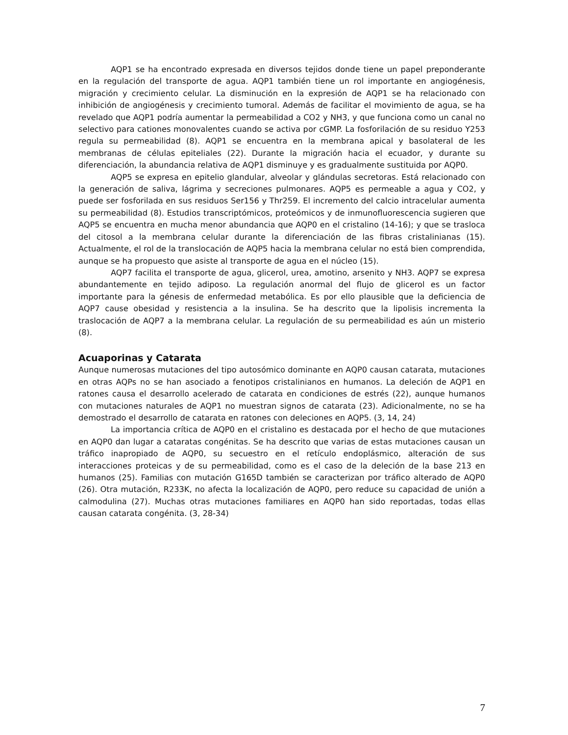AQP1 se ha encontrado expresada en diversos tejidos donde tiene un papel preponderante en la regulación del transporte de agua. AQP1 también tiene un rol importante en angiogénesis, migración y crecimiento celular. La disminución en la expresión de AQP1 se ha relacionado con inhibición de angiogénesis y crecimiento tumoral. Además de facilitar el movimiento de agua, se ha revelado que AQP1 podría aumentar la permeabilidad a CO2 y NH3, y que funciona como un canal no selectivo para cationes monovalentes cuando se activa por cGMP. La fosforilación de su residuo Y253 regula su permeabilidad (8). AQP1 se encuentra en la membrana apical y basolateral de les membranas de células epiteliales (22). Durante la migración hacia el ecuador, y durante su diferenciación, la abundancia relativa de AQP1 disminuye y es gradualmente sustituida por AQP0.
AQP5 se expresa en epitelio glandular, alveolar y glándulas secretoras. Está relacionado con la generación de saliva, lágrima y secreciones pulmonares. AQP5 es permeable a agua y CO2, y puede ser fosforilada en sus residuos Ser156 y Thr259. El incremento del calcio intracelular aumenta su permeabilidad (8). Estudios transcriptómicos, proteómicos y de inmunofluorescencia sugieren que AQP5 se encuentra en mucha menor abundancia que AQP0 en el cristalino (14-16); y que se trasloca del citosol a la membrana celular durante la diferenciación de las fibras cristalinianas (15). Actualmente, el rol de la translocación de AQP5 hacia la membrana celular no está bien comprendida, aunque se ha propuesto que asiste al transporte de agua en el núcleo (15).
AQP7 facilita el transporte de agua, glicerol, urea, amotino, arsenito y NH3. AQP7 se expresa abundantemente en tejido adiposo. La regulación anormal del flujo de glicerol es un factor importante para la génesis de enfermedad metabólica. Es por ello plausible que la deficiencia de AQP7 cause obesidad y resistencia a la insulina. Se ha descrito que la lipolisis incrementa la traslocación de AQP7 a la membrana celular. La regulación de su permeabilidad es aún un misterio (8).
Acuaporinas y Catarata
Aunque numerosas mutaciones del tipo autosómico dominante en AQP0 causan catarata, mutaciones en otras AQPs no se han asociado a fenotipos cristalinianos en humanos. La deleción de AQP1 en ratones causa el desarrollo acelerado de catarata en condiciones de estrés (22), aunque humanos con mutaciones naturales de AQP1 no muestran signos de catarata (23). Adicionalmente, no se ha demostrado el desarrollo de catarata en ratones con deleciones en AQP5. (3, 14, 24)
La importancia crítica de AQP0 en el cristalino es destacada por el hecho de que mutaciones en AQP0 dan lugar a cataratas congénitas. Se ha descrito que varias de estas mutaciones causan un tráfico inapropiado de AQP0, su secuestro en el retículo endoplásmico, alteración de sus interacciones proteicas y de su permeabilidad, como es el caso de la deleción de la base 213 en humanos (25). Familias con mutación G165D también se caracterizan por tráfico alterado de AQP0 (26). Otra mutación, R233K, no afecta la localización de AQP0, pero reduce su capacidad de unión a calmodulina (27). Muchas otras mutaciones familiares en AQP0 han sido reportadas, todas ellas causan catarata congénita. (3, 28-34)
7